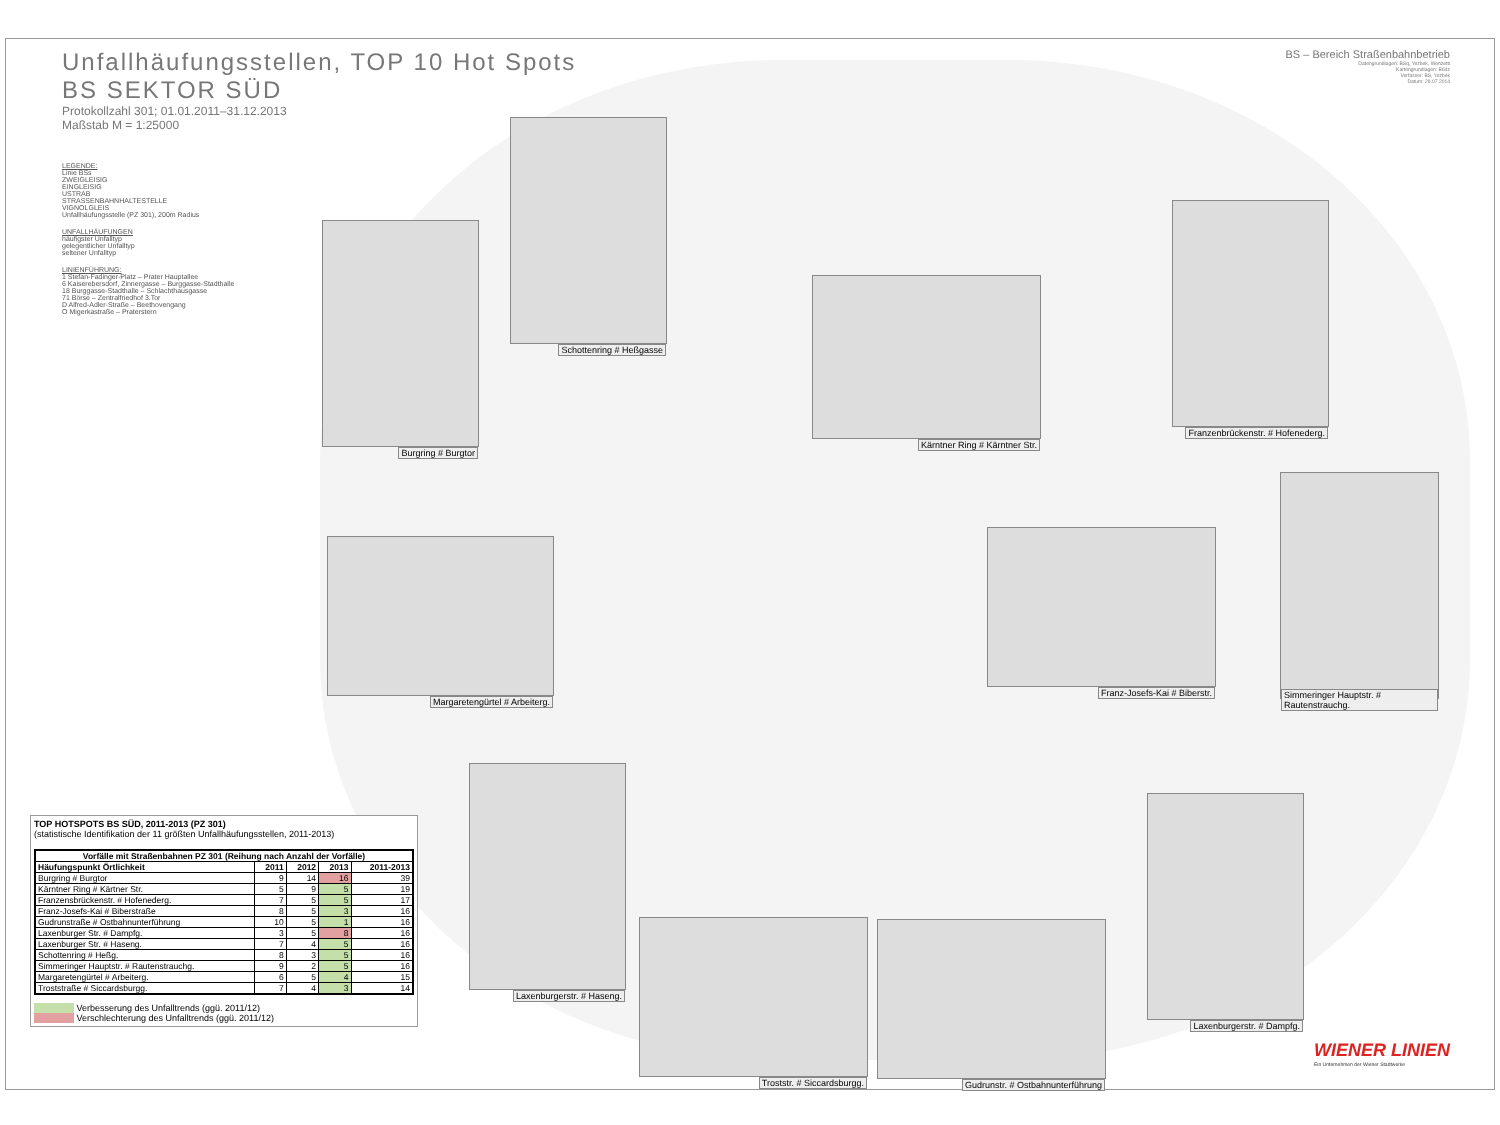Unfallhäufungsstellen, TOP 10 Hot Spots
BS SEKTOR SÜD
Protokollzahl 301; 01.01.2011–31.12.2013
Maßstab M = 1:25000
BS – Bereich Straßenbahnbetrieb
Datengrundlagen: BSq, Yezbek, Wenzetti
Kartengrundlagen: B64z
Verfasser: BS, Yezbek
Datum: 29.07.2014
LEGENDE:
Linie BSs
ZWEIGLEISIG
EINGLEISIG
USTRAB
STRASSENBAHNHALTESTELLE
VIGNOLGLEIS
Unfallhäufungsstelle (PZ 301), 200m Radius
UNFALLHÄUFUNGEN
häufigster Unfalltyp
gelegentlicher Unfalltyp
seltener Unfalltyp
LINIENFÜHRUNG:
1 Stefan-Fadinger-Platz – Prater Hauptallee
6 Kaiserebersdorf, Zinnergasse – Burggasse-Stadthalle
18 Burggasse-Stadthalle – Schlachthausgasse
71 Börse – Zentralfriedhof 3.Tor
D Alfred-Adler-Straße – Beethovengang
O Migerkastraße – Praterstern
Burgring # Burgtor
Schottenring # Heßgasse
Kärntner Ring # Kärntner Str.
Franzenbrückenstr. # Hofenederg.
Margaretengürtel # Arbeiterg.
Franz-Josefs-Kai # Biberstr.
Simmeringer Hauptstr. # Rautenstrauchg.
Laxenburgerstr. # Haseng.
Laxenburgerstr. # Dampfg.
Troststr. # Siccardsburgg. Gudrunstr. # Ostbahnunterführung
TOP HOTSPOTS BS SÜD, 2011-2013 (PZ 301)
(statistische Identifikation der 11 größten Unfallhäufungsstellen, 2011-2013)
| Vorfälle mit Straßenbahnen PZ 301 (Reihung nach Anzahl der Vorfälle) | | | | |
| --- | --- | --- | --- | --- |
| Häufungspunkt Örtlichkeit | 2011 | 2012 | 2013 | 2011-2013 |
| Burgring # Burgtor | 9 | 14 | 16 | 39 |
| Kärntner Ring # Kärtner Str. | 5 | 9 | 5 | 19 |
| Franzensbrückenstr. # Hofenederg. | 7 | 5 | 5 | 17 |
| Franz-Josefs-Kai # Biberstraße | 8 | 5 | 3 | 16 |
| Gudrunstraße # Ostbahnunterführung | 10 | 5 | 1 | 16 |
| Laxenburger Str. # Dampfg. | 3 | 5 | 8 | 16 |
| Laxenburger Str. # Haseng. | 7 | 4 | 5 | 16 |
| Schottenring # Heßg. | 8 | 3 | 5 | 16 |
| Simmeringer Hauptstr. # Rautenstrauchg. | 9 | 2 | 5 | 16 |
| Margaretengürtel # Arbeiterg. | 6 | 5 | 4 | 15 |
| Troststraße # Siccardsburgg. | 7 | 4 | 3 | 14 |
Verbesserung des Unfalltrends (ggü. 2011/12)
Verschlechterung des Unfalltrends (ggü. 2011/12)
WIENER LINIEN
Ein Unternehmen der Wiener Stadtwerke